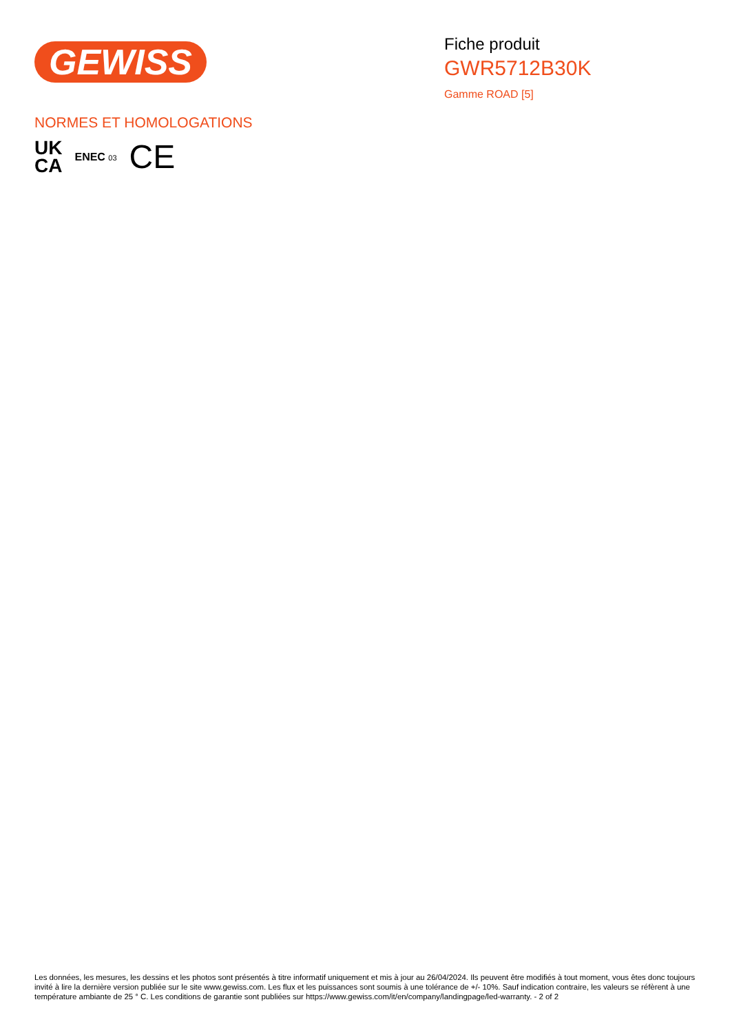GEWISS
Fiche produit
GWR5712B30K
Gamme ROAD [5]
NORMES ET HOMOLOGATIONS
UK
CA
ENEC 03
CE
Les données, les mesures, les dessins et les photos sont présentés à titre informatif uniquement et mis à jour au 26/04/2024. Ils peuvent être modifiés à tout moment, vous êtes donc toujours invité à lire la dernière version publiée sur le site www.gewiss.com. Les flux et les puissances sont soumis à une tolérance de +/- 10%. Sauf indication contraire, les valeurs se réfèrent à une température ambiante de 25 ° C. Les conditions de garantie sont publiées sur https://www.gewiss.com/it/en/company/landingpage/led-warranty. - 2 of 2